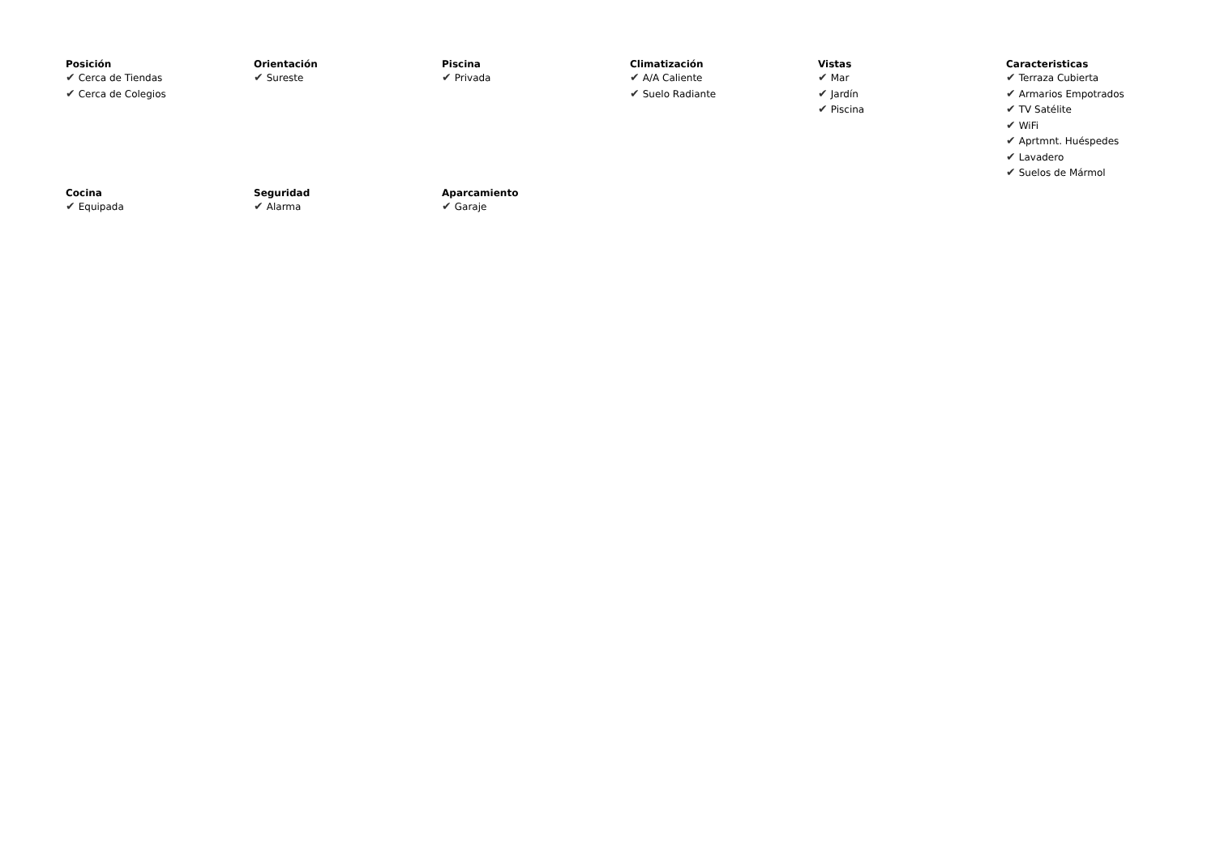Posición
✔ Cerca de Tiendas
✔ Cerca de Colegios
Orientación
✔ Sureste
Piscina
✔ Privada
Climatización
✔ A/A Caliente
✔ Suelo Radiante
Vistas
✔ Mar
✔ Jardín
✔ Piscina
Caracteristicas
✔ Terraza Cubierta
✔ Armarios Empotrados
✔ TV Satélite
✔ WiFi
✔ Aprtmnt. Huéspedes
✔ Lavadero
✔ Suelos de Mármol
Cocina
✔ Equipada
Seguridad
✔ Alarma
Aparcamiento
✔ Garaje